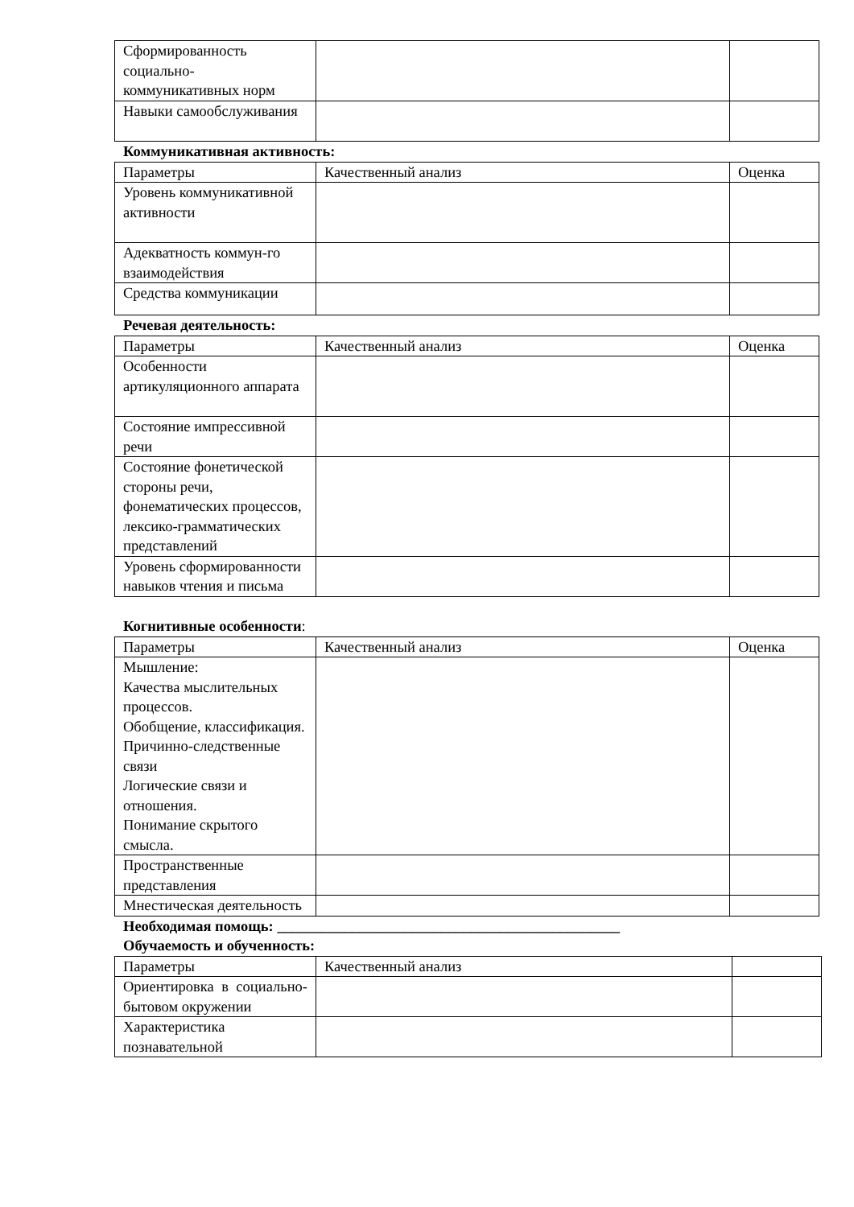| Сформированность социально-коммуникативных норм | | |
| Навыки самообслуживания | | |
Коммуникативная активность:
| Параметры | Качественный анализ | Оценка |
| Уровень коммуникативной активности | | |
| Адекватность коммун-го взаимодействия | | |
| Средства коммуникации | | |
Речевая деятельность:
| Параметры | Качественный анализ | Оценка |
| Особенности артикуляционного аппарата | | |
| Состояние импрессивной речи | | |
| Состояние фонетической стороны речи, фонематических процессов, лексико-грамматических представлений | | |
| Уровень сформированности навыков чтения и письма | | |
Когнитивные особенности:
| Параметры | Качественный анализ | Оценка |
| Мышление: Качества мыслительных процессов. Обобщение, классификация. Причинно-следственные связи Логические связи и отношения. Понимание скрытого смысла. | | |
| Пространственные представления | | |
| Мнестическая деятельность | | |
Необходимая помощь: ______________________________________________
Обучаемость и обученность:
| Параметры | Качественный анализ | |
| Ориентировка в социально-бытовом окружении | | |
| Характеристика познавательной | | |